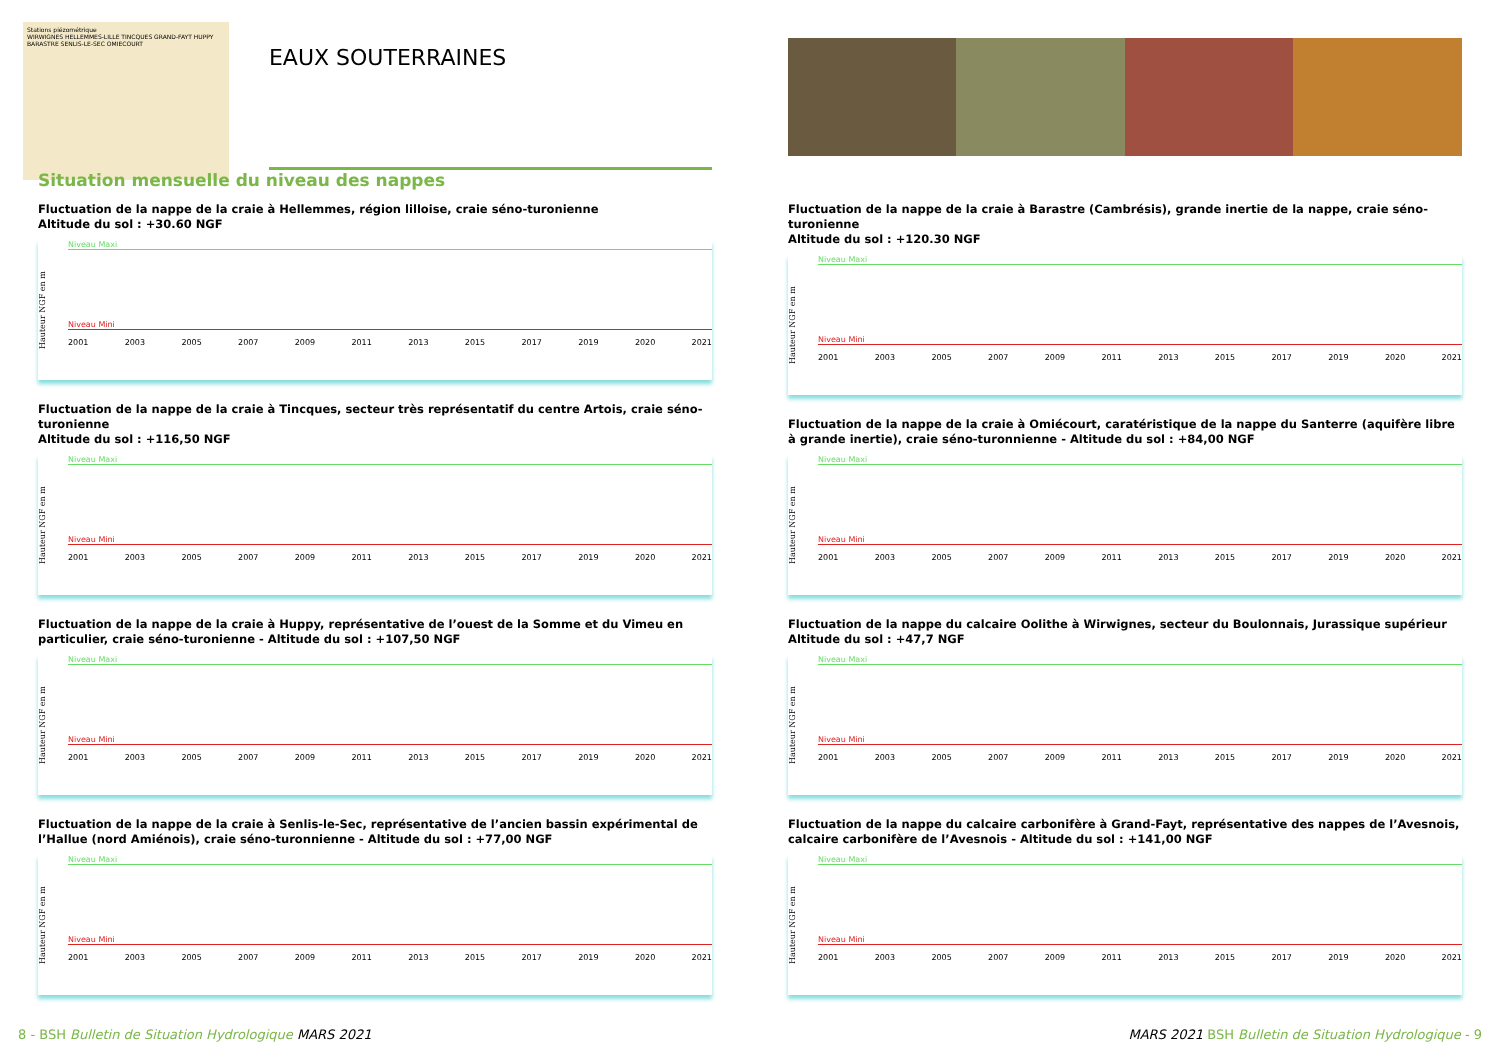Stations piézométrique
WIRWIGNES HELLEMMES-LILLE TINCQUES GRAND-FAYT HUPPY BARASTRE SENLIS-LE-SEC OMIECOURT
EAUX SOUTERRAINES
Situation mensuelle du niveau des nappes
Fluctuation de la nappe de la craie à Hellemmes, région lilloise, craie séno-turonienne
Altitude du sol : +30.60 NGF
Hauteur NGF en m
Niveau Maxi
Niveau Mini
2001 2003 2005 2007 2009 2011 2013 2015 2017 2019 2020 2021
Fluctuation de la nappe de la craie à Tincques, secteur très représentatif du centre Artois, craie séno-turonienne
Altitude du sol : +116,50 NGF
Hauteur NGF en m
Niveau Maxi
Niveau Mini
2001 2003 2005 2007 2009 2011 2013 2015 2017 2019 2020 2021
Fluctuation de la nappe de la craie à Huppy, représentative de l’ouest de la Somme et du Vimeu en particulier, craie séno-turonienne - Altitude du sol : +107,50 NGF
Hauteur NGF en m
Niveau Maxi
Niveau Mini
2001 2003 2005 2007 2009 2011 2013 2015 2017 2019 2020 2021
Fluctuation de la nappe de la craie à Senlis-le-Sec, représentative de l’ancien bassin expérimental de l’Hallue (nord Amiénois), craie séno-turonnienne - Altitude du sol : +77,00 NGF
Hauteur NGF en m
Niveau Maxi
Niveau Mini
2001 2003 2005 2007 2009 2011 2013 2015 2017 2019 2020 2021
Fluctuation de la nappe de la craie à Barastre (Cambrésis), grande inertie de la nappe, craie séno-turonienne
Altitude du sol : +120.30 NGF
Hauteur NGF en m
Niveau Maxi
Niveau Mini
2001 2003 2005 2007 2009 2011 2013 2015 2017 2019 2020 2021
Fluctuation de la nappe de la craie à Omiécourt, caratéristique de la nappe du Santerre (aquifère libre à grande inertie), craie séno-turonnienne - Altitude du sol : +84,00 NGF
Hauteur NGF en m
Niveau Maxi
Niveau Mini
2001 2003 2005 2007 2009 2011 2013 2015 2017 2019 2020 2021
Fluctuation de la nappe du calcaire Oolithe à Wirwignes, secteur du Boulonnais, Jurassique supérieur
Altitude du sol : +47,7 NGF
Hauteur NGF en m
Niveau Maxi
Niveau Mini
2001 2003 2005 2007 2009 2011 2013 2015 2017 2019 2020 2021
Fluctuation de la nappe du calcaire carbonifère à Grand-Fayt, représentative des nappes de l’Avesnois, calcaire carbonifère de l’Avesnois - Altitude du sol : +141,00 NGF
Hauteur NGF en m
Niveau Maxi
Niveau Mini
2001 2003 2005 2007 2009 2011 2013 2015 2017 2019 2020 2021
8 - BSH Bulletin de Situation Hydrologique MARS 2021
MARS 2021 BSH Bulletin de Situation Hydrologique - 9